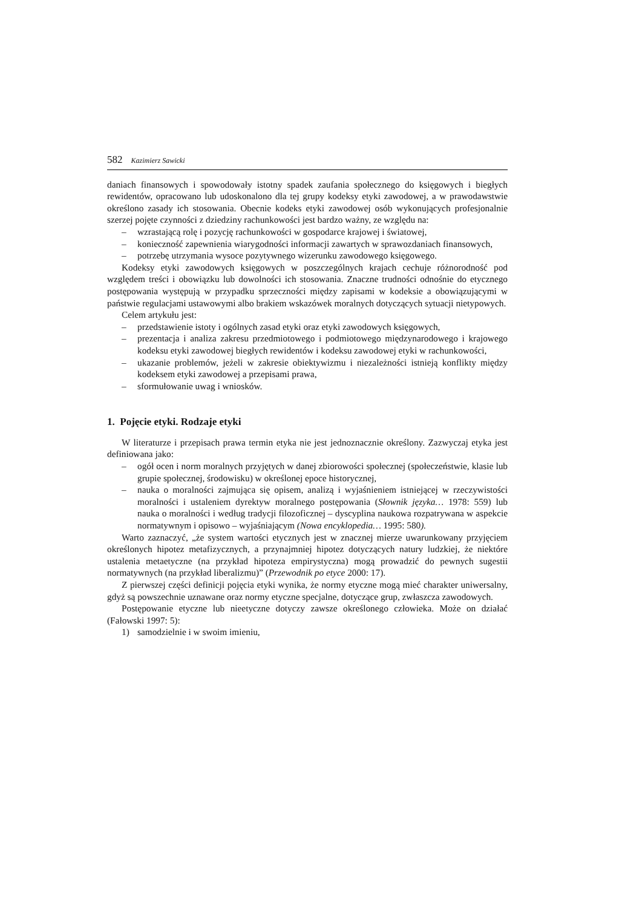582 Kazimierz Sawicki
daniach finansowych i spowodowały istotny spadek zaufania społecznego do księgowych i biegłych rewidentów, opracowano lub udoskonalono dla tej grupy kodeksy etyki zawodowej, a w prawodawstwie określono zasady ich stosowania. Obecnie kodeks etyki zawodowej osób wykonujących profesjonalnie szerzej pojęte czynności z dziedziny rachunkowości jest bardzo ważny, ze względu na:
– wzrastającą rolę i pozycję rachunkowości w gospodarce krajowej i światowej,
– konieczność zapewnienia wiarygodności informacji zawartych w sprawozdaniach finansowych,
– potrzebę utrzymania wysoce pozytywnego wizerunku zawodowego księgowego.
Kodeksy etyki zawodowych księgowych w poszczególnych krajach cechuje różnorodność pod względem treści i obowiązku lub dowolności ich stosowania. Znaczne trudności odnośnie do etycznego postępowania występują w przypadku sprzeczności między zapisami w kodeksie a obowiązującymi w państwie regulacjami ustawowymi albo brakiem wskazówek moralnych dotyczących sytuacji nietypowych.
Celem artykułu jest:
– przedstawienie istoty i ogólnych zasad etyki oraz etyki zawodowych księgowych,
– prezentacja i analiza zakresu przedmiotowego i podmiotowego międzynarodowego i krajowego kodeksu etyki zawodowej biegłych rewidentów i kodeksu zawodowej etyki w rachunkowości,
– ukazanie problemów, jeżeli w zakresie obiektywizmu i niezależności istnieją konflikty między kodeksem etyki zawodowej a przepisami prawa,
– sformułowanie uwag i wniosków.
1. Pojęcie etyki. Rodzaje etyki
W literaturze i przepisach prawa termin etyka nie jest jednoznacznie określony. Zazwyczaj etyka jest definiowana jako:
– ogół ocen i norm moralnych przyjętych w danej zbiorowości społecznej (społeczeństwie, klasie lub grupie społecznej, środowisku) w określonej epoce historycznej,
– nauka o moralności zajmująca się opisem, analizą i wyjaśnieniem istniejącej w rzeczywistości moralności i ustaleniem dyrektyw moralnego postępowania (Słownik języka… 1978: 559) lub nauka o moralności i według tradycji filozoficznej – dyscyplina naukowa rozpatrywana w aspekcie normatywnym i opisowo – wyjaśniającym (Nowa encyklopedia… 1995: 580).
Warto zaznaczyć, „że system wartości etycznych jest w znacznej mierze uwarunkowany przyjęciem określonych hipotez metafizycznych, a przynajmniej hipotez dotyczących natury ludzkiej, że niektóre ustalenia metaetyczne (na przykład hipoteza empirystyczna) mogą prowadzić do pewnych sugestii normatywnych (na przykład liberalizmu)” (Przewodnik po etyce 2000: 17).
Z pierwszej części definicji pojęcia etyki wynika, że normy etyczne mogą mieć charakter uniwersalny, gdyż są powszechnie uznawane oraz normy etyczne specjalne, dotyczące grup, zwłaszcza zawodowych.
Postępowanie etyczne lub nieetyczne dotyczy zawsze określonego człowieka. Może on działać (Fałowski 1997: 5):
1) samodzielnie i w swoim imieniu,